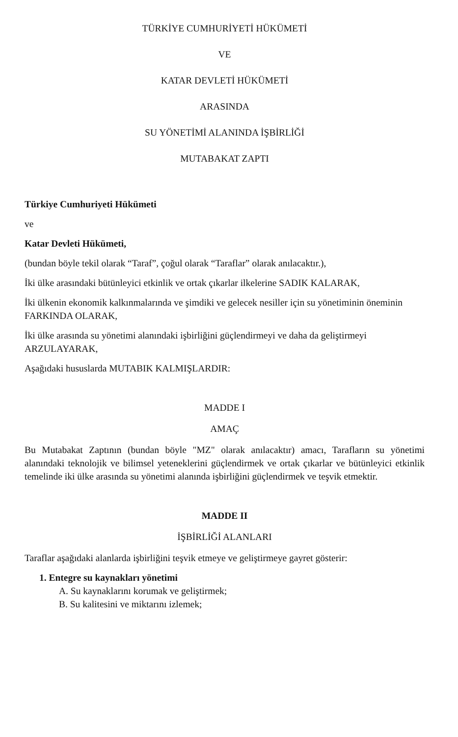TÜRKİYE CUMHURİYETİ HÜKÜMETİ
VE
KATAR DEVLETİ HÜKÜMETİ
ARASINDA
SU YÖNETİMİ ALANINDA İŞBİRLİĞİ
MUTABAKAT ZAPTI
Türkiye Cumhuriyeti Hükümeti
ve
Katar Devleti Hükümeti,
(bundan böyle tekil olarak “Taraf”, çoğul olarak “Taraflar” olarak anılacaktır.),
İki ülke arasındaki bütünleyici etkinlik ve ortak çıkarlar ilkelerine SADIK KALARAK,
İki ülkenin ekonomik kalkınmalarında ve şimdiki ve gelecek nesiller için su yönetiminin öneminin FARKINDA OLARAK,
İki ülke arasında su yönetimi alanındaki işbirliğini güçlendirmeyi ve daha da geliştirmeyi ARZULAYARAK,
Aşağıdaki hususlarda MUTABIK KALMIŞLARDIR:
MADDE I
AMAÇ
Bu Mutabakat Zaptının (bundan böyle "MZ" olarak anılacaktır) amacı, Tarafların su yönetimi alanındaki teknolojik ve bilimsel yeteneklerini güçlendirmek ve ortak çıkarlar ve bütünleyici etkinlik temelinde iki ülke arasında su yönetimi alanında işbirliğini güçlendirmek ve teşvik etmektir.
MADDE II
İŞBİRLİĞİ ALANLARI
Taraflar aşağıdaki alanlarda işbirliğini teşvik etmeye ve geliştirmeye gayret gösterir:
1. Entegre su kaynakları yönetimi
A. Su kaynaklarını korumak ve geliştirmek;
B. Su kalitesini ve miktarını izlemek;